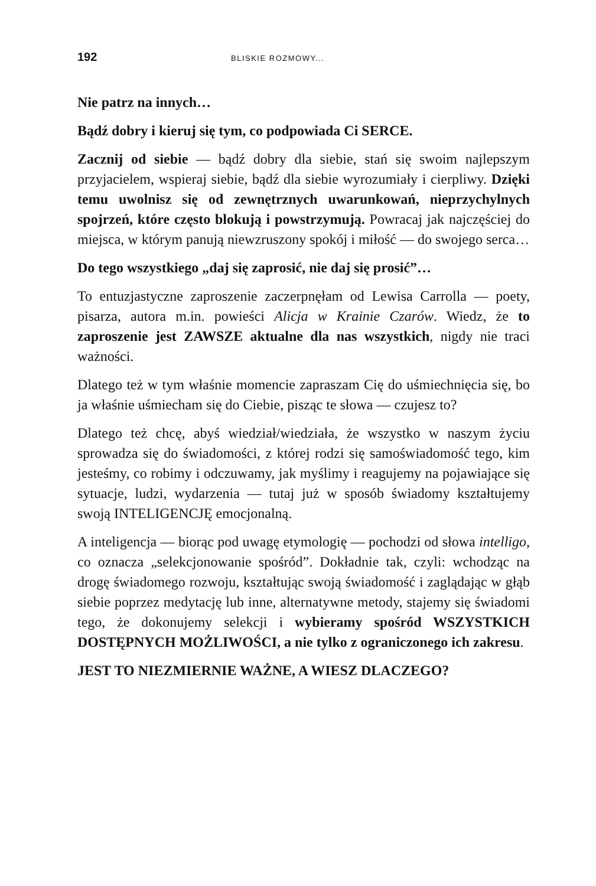192 BLISKIE ROZMOWY...
Nie patrz na innych…
Bądź dobry i kieruj się tym, co podpowiada Ci SERCE.
Zacznij od siebie — bądź dobry dla siebie, stań się swoim najlepszym przyjacielem, wspieraj siebie, bądź dla siebie wyrozumiały i cierpliwy. Dzięki temu uwolnisz się od zewnętrznych uwarunkowań, nieprzychylnych spojrzeń, które często blokują i powstrzymują. Powracaj jak najczęściej do miejsca, w którym panują niewzruszony spokój i miłość — do swojego serca…
Do tego wszystkiego „daj się zaprosić, nie daj się prosić”…
To entuzjastyczne zaproszenie zaczerpnęłam od Lewisa Carrolla — poety, pisarza, autora m.in. powieści Alicja w Krainie Czarów. Wiedz, że to zaproszenie jest ZAWSZE aktualne dla nas wszystkich, nigdy nie traci ważności.
Dlatego też w tym właśnie momencie zapraszam Cię do uśmiechnięcia się, bo ja właśnie uśmiecham się do Ciebie, pisząc te słowa — czujesz to?
Dlatego też chcę, abyś wiedział/wiedziała, że wszystko w naszym życiu sprowadza się do świadomości, z której rodzi się samoświadomość tego, kim jesteśmy, co robimy i odczuwamy, jak myślimy i reagujemy na pojawiające się sytuacje, ludzi, wydarzenia — tutaj już w sposób świadomy kształtujemy swoją INTELIGENCJĘ emocjonalną.
A inteligencja — biorąc pod uwagę etymologię — pochodzi od słowa intelligo, co oznacza „selekcjonowanie spośród”. Dokładnie tak, czyli: wchodząc na drogę świadomego rozwoju, kształtując swoją świadomość i zaglądając w głąb siebie poprzez medytację lub inne, alternatywne metody, stajemy się świadomi tego, że dokonujemy selekcji i wybieramy spośród WSZYSTKICH DOSTĘPNYCH MOŻLIWOŚCI, a nie tylko z ograniczonego ich zakresu.
JEST TO NIEZMIERNIE WAŻNE, A WIESZ DLACZEGO?